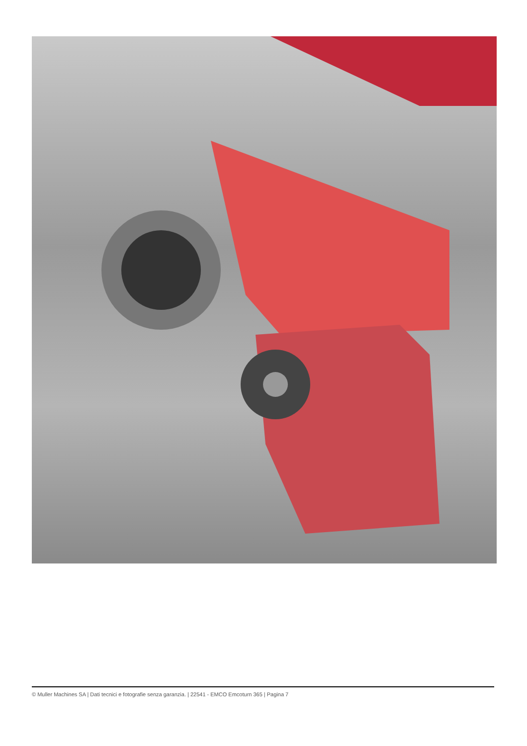© Muller Machines SA | Dati tecnici e fotografie senza garanzia. | 22541 - EMCO Emcoturn 365 | Pagina 7